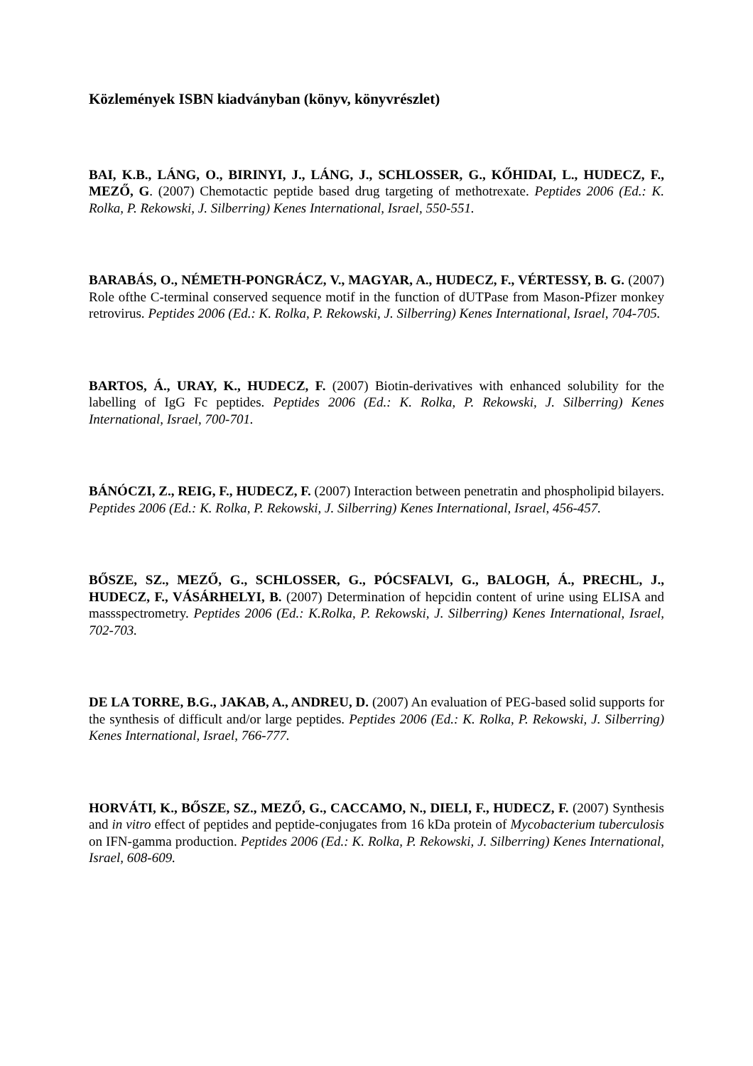Közlemények ISBN kiadványban (könyv, könyvrészlet)
BAI, K.B., LÁNG, O., BIRINYI, J., LÁNG, J., SCHLOSSER, G., KŐHIDAI, L., HUDECZ, F., MEZŐ, G. (2007) Chemotactic peptide based drug targeting of methotrexate. Peptides 2006 (Ed.: K. Rolka, P. Rekowski, J. Silberring) Kenes International, Israel, 550-551.
BARABÁS, O., NÉMETH-PONGRÁCZ, V., MAGYAR, A., HUDECZ, F., VÉRTESSY, B. G. (2007) Role ofthe C-terminal conserved sequence motif in the function of dUTPase from Mason-Pfizer monkey retrovirus. Peptides 2006 (Ed.: K. Rolka, P. Rekowski, J. Silberring) Kenes International, Israel, 704-705.
BARTOS, Á., URAY, K., HUDECZ, F. (2007) Biotin-derivatives with enhanced solubility for the labelling of IgG Fc peptides. Peptides 2006 (Ed.: K. Rolka, P. Rekowski, J. Silberring) Kenes International, Israel, 700-701.
BÁNÓCZI, Z., REIG, F., HUDECZ, F. (2007) Interaction between penetratin and phospholipid bilayers. Peptides 2006 (Ed.: K. Rolka, P. Rekowski, J. Silberring) Kenes International, Israel, 456-457.
BŐSZE, SZ., MEZŐ, G., SCHLOSSER, G., PÓCSFALVI, G., BALOGH, Á., PRECHL, J., HUDECZ, F., VÁSÁRHELYI, B. (2007) Determination of hepcidin content of urine using ELISA and massspectrometry. Peptides 2006 (Ed.: K.Rolka, P. Rekowski, J. Silberring) Kenes International, Israel, 702-703.
DE LA TORRE, B.G., JAKAB, A., ANDREU, D. (2007) An evaluation of PEG-based solid supports for the synthesis of difficult and/or large peptides. Peptides 2006 (Ed.: K. Rolka, P. Rekowski, J. Silberring) Kenes International, Israel, 766-777.
HORVÁTI, K., BŐSZE, SZ., MEZŐ, G., CACCAMO, N., DIELI, F., HUDECZ, F. (2007) Synthesis and in vitro effect of peptides and peptide-conjugates from 16 kDa protein of Mycobacterium tuberculosis on IFN-gamma production. Peptides 2006 (Ed.: K. Rolka, P. Rekowski, J. Silberring) Kenes International, Israel, 608-609.